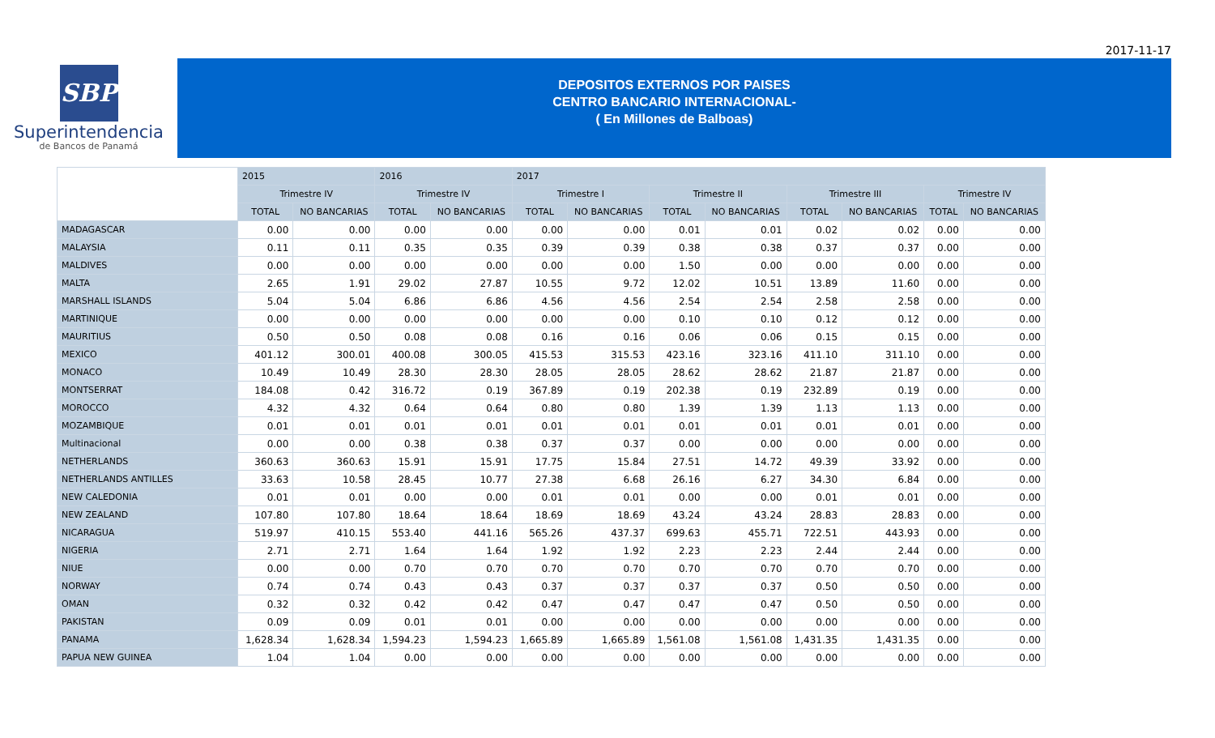2017-11-17
SBP
Superintendencia
de Bancos de Panamá
DEPOSITOS EXTERNOS POR PAISES
CENTRO BANCARIO INTERNACIONAL-
( En Millones de Balboas)
| | 2015 | | 2016 | | 2017 | | | | | | | |
| --- | --- | --- | --- | --- | --- | --- | --- | --- | --- | --- | --- | --- |
| | Trimestre IV | | Trimestre IV | | Trimestre I | | Trimestre II | | Trimestre III | | Trimestre IV | |
| | TOTAL | NO BANCARIAS | TOTAL | NO BANCARIAS | TOTAL | NO BANCARIAS | TOTAL | NO BANCARIAS | TOTAL | NO BANCARIAS | TOTAL | NO BANCARIAS |
| MADAGASCAR | 0.00 | 0.00 | 0.00 | 0.00 | 0.00 | 0.00 | 0.01 | 0.01 | 0.02 | 0.02 | 0.00 | 0.00 |
| MALAYSIA | 0.11 | 0.11 | 0.35 | 0.35 | 0.39 | 0.39 | 0.38 | 0.38 | 0.37 | 0.37 | 0.00 | 0.00 |
| MALDIVES | 0.00 | 0.00 | 0.00 | 0.00 | 0.00 | 0.00 | 1.50 | 0.00 | 0.00 | 0.00 | 0.00 | 0.00 |
| MALTA | 2.65 | 1.91 | 29.02 | 27.87 | 10.55 | 9.72 | 12.02 | 10.51 | 13.89 | 11.60 | 0.00 | 0.00 |
| MARSHALL ISLANDS | 5.04 | 5.04 | 6.86 | 6.86 | 4.56 | 4.56 | 2.54 | 2.54 | 2.58 | 2.58 | 0.00 | 0.00 |
| MARTINIQUE | 0.00 | 0.00 | 0.00 | 0.00 | 0.00 | 0.00 | 0.10 | 0.10 | 0.12 | 0.12 | 0.00 | 0.00 |
| MAURITIUS | 0.50 | 0.50 | 0.08 | 0.08 | 0.16 | 0.16 | 0.06 | 0.06 | 0.15 | 0.15 | 0.00 | 0.00 |
| MEXICO | 401.12 | 300.01 | 400.08 | 300.05 | 415.53 | 315.53 | 423.16 | 323.16 | 411.10 | 311.10 | 0.00 | 0.00 |
| MONACO | 10.49 | 10.49 | 28.30 | 28.30 | 28.05 | 28.05 | 28.62 | 28.62 | 21.87 | 21.87 | 0.00 | 0.00 |
| MONTSERRAT | 184.08 | 0.42 | 316.72 | 0.19 | 367.89 | 0.19 | 202.38 | 0.19 | 232.89 | 0.19 | 0.00 | 0.00 |
| MOROCCO | 4.32 | 4.32 | 0.64 | 0.64 | 0.80 | 0.80 | 1.39 | 1.39 | 1.13 | 1.13 | 0.00 | 0.00 |
| MOZAMBIQUE | 0.01 | 0.01 | 0.01 | 0.01 | 0.01 | 0.01 | 0.01 | 0.01 | 0.01 | 0.01 | 0.00 | 0.00 |
| Multinacional | 0.00 | 0.00 | 0.38 | 0.38 | 0.37 | 0.37 | 0.00 | 0.00 | 0.00 | 0.00 | 0.00 | 0.00 |
| NETHERLANDS | 360.63 | 360.63 | 15.91 | 15.91 | 17.75 | 15.84 | 27.51 | 14.72 | 49.39 | 33.92 | 0.00 | 0.00 |
| NETHERLANDS ANTILLES | 33.63 | 10.58 | 28.45 | 10.77 | 27.38 | 6.68 | 26.16 | 6.27 | 34.30 | 6.84 | 0.00 | 0.00 |
| NEW CALEDONIA | 0.01 | 0.01 | 0.00 | 0.00 | 0.01 | 0.01 | 0.00 | 0.00 | 0.01 | 0.01 | 0.00 | 0.00 |
| NEW ZEALAND | 107.80 | 107.80 | 18.64 | 18.64 | 18.69 | 18.69 | 43.24 | 43.24 | 28.83 | 28.83 | 0.00 | 0.00 |
| NICARAGUA | 519.97 | 410.15 | 553.40 | 441.16 | 565.26 | 437.37 | 699.63 | 455.71 | 722.51 | 443.93 | 0.00 | 0.00 |
| NIGERIA | 2.71 | 2.71 | 1.64 | 1.64 | 1.92 | 1.92 | 2.23 | 2.23 | 2.44 | 2.44 | 0.00 | 0.00 |
| NIUE | 0.00 | 0.00 | 0.70 | 0.70 | 0.70 | 0.70 | 0.70 | 0.70 | 0.70 | 0.70 | 0.00 | 0.00 |
| NORWAY | 0.74 | 0.74 | 0.43 | 0.43 | 0.37 | 0.37 | 0.37 | 0.37 | 0.50 | 0.50 | 0.00 | 0.00 |
| OMAN | 0.32 | 0.32 | 0.42 | 0.42 | 0.47 | 0.47 | 0.47 | 0.47 | 0.50 | 0.50 | 0.00 | 0.00 |
| PAKISTAN | 0.09 | 0.09 | 0.01 | 0.01 | 0.00 | 0.00 | 0.00 | 0.00 | 0.00 | 0.00 | 0.00 | 0.00 |
| PANAMA | 1,628.34 | 1,628.34 | 1,594.23 | 1,594.23 | 1,665.89 | 1,665.89 | 1,561.08 | 1,561.08 | 1,431.35 | 1,431.35 | 0.00 | 0.00 |
| PAPUA NEW GUINEA | 1.04 | 1.04 | 0.00 | 0.00 | 0.00 | 0.00 | 0.00 | 0.00 | 0.00 | 0.00 | 0.00 | 0.00 |